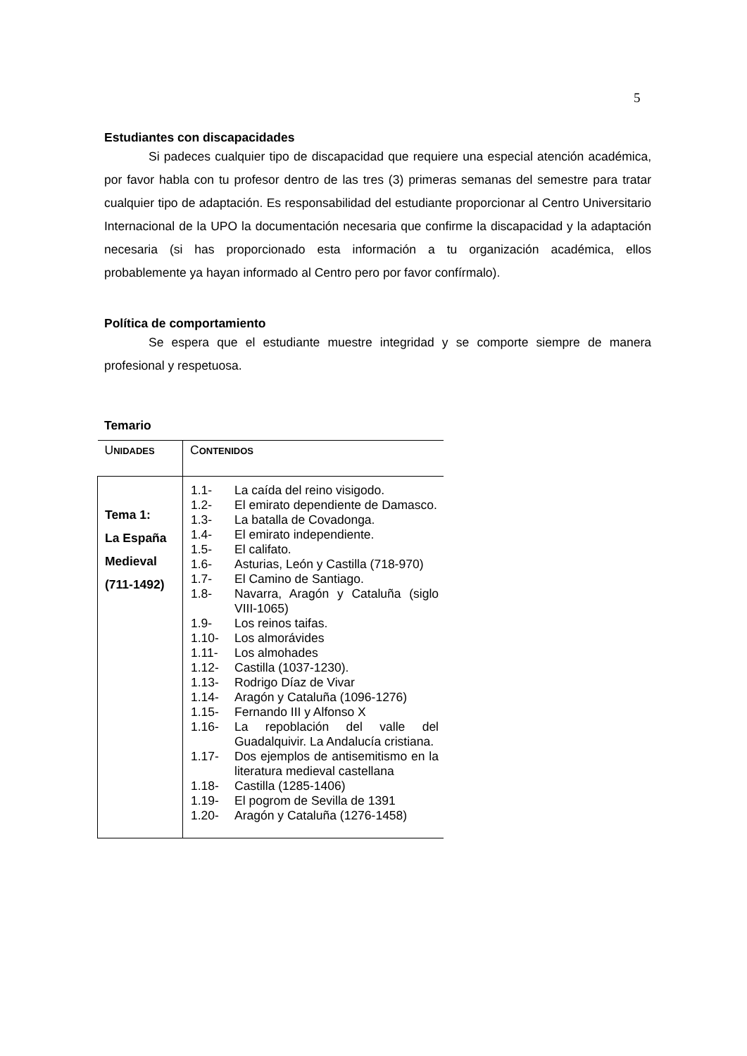5
Estudiantes con discapacidades
Si padeces cualquier tipo de discapacidad que requiere una especial atención académica, por favor habla con tu profesor dentro de las tres (3) primeras semanas del semestre para tratar cualquier tipo de adaptación. Es responsabilidad del estudiante proporcionar al Centro Universitario Internacional de la UPO la documentación necesaria que confirme la discapacidad y la adaptación necesaria (si has proporcionado esta información a tu organización académica, ellos probablemente ya hayan informado al Centro pero por favor confírmalo).
Política de comportamiento
Se espera que el estudiante muestre integridad y se comporte siempre de manera profesional y respetuosa.
Temario
| U NIDADES | C ONTENIDOS |
| Tema 1: La España Medieval (711-1492) | 1.1- La caída del reino visigodo. 1.2- El emirato dependiente de Damasco. 1.3- La batalla de Covadonga. 1.4- El emirato independiente. 1.5- El califato. 1.6- Asturias, León y Castilla (718-970) 1.7- El Camino de Santiago. 1.8- Navarra, Aragón y Cataluña (siglo VIII-1065) 1.9- Los reinos taifas. 1.10- Los almorávides 1.11- Los almohades 1.12- Castilla (1037-1230). 1.13- Rodrigo Díaz de Vivar 1.14- Aragón y Cataluña (1096-1276) 1.15- Fernando III y Alfonso X 1.16- La repoblación del valle del Guadalquivir. La Andalucía cristiana. 1.17- Dos ejemplos de antisemitismo en la literatura medieval castellana 1.18- Castilla (1285-1406) 1.19- El pogrom de Sevilla de 1391 1.20- Aragón y Cataluña (1276-1458) |